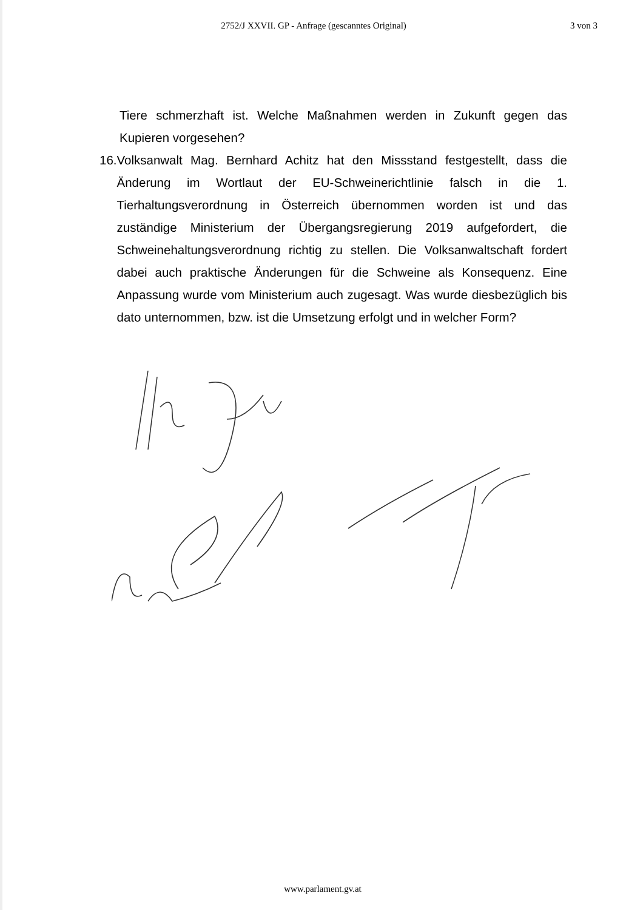2752/J XXVII. GP - Anfrage (gescanntes Original)
3 von 3
Tiere schmerzhaft ist. Welche Maßnahmen werden in Zukunft gegen das Kupieren vorgesehen?
16. Volksanwalt Mag. Bernhard Achitz hat den Missstand festgestellt, dass die Änderung im Wortlaut der EU-Schweinerichtlinie falsch in die 1. Tierhaltungsverordnung in Österreich übernommen worden ist und das zuständige Ministerium der Übergangsregierung 2019 aufgefordert, die Schweinehaltungsverordnung richtig zu stellen. Die Volksanwaltschaft fordert dabei auch praktische Änderungen für die Schweine als Konsequenz. Eine Anpassung wurde vom Ministerium auch zugesagt. Was wurde diesbezüglich bis dato unternommen, bzw. ist die Umsetzung erfolgt und in welcher Form?
www.parlament.gv.at